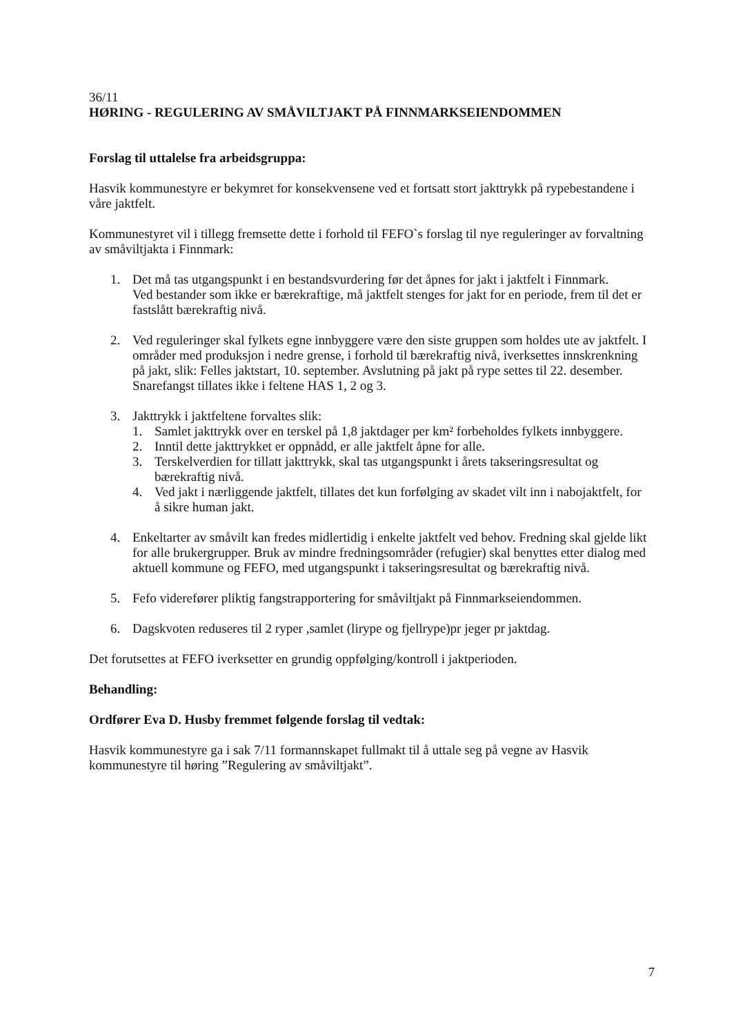36/11
HØRING - REGULERING AV SMÅVILTJAKT PÅ FINNMARKSEIENDOMMEN
Forslag til uttalelse fra arbeidsgruppa:
Hasvik kommunestyre er bekymret for konsekvensene ved et fortsatt stort jakttrykk på rypebestandene i våre jaktfelt.
Kommunestyret vil i tillegg fremsette dette i forhold til FEFO`s forslag til nye reguleringer av forvaltning av småviltjakta i Finnmark:
1. Det må tas utgangspunkt i en bestandsvurdering før det åpnes for jakt i jaktfelt i Finnmark.
Ved bestander som ikke er bærekraftige, må jaktfelt stenges for jakt for en periode, frem til det er fastslått bærekraftig nivå.
2. Ved reguleringer skal fylkets egne innbyggere være den siste gruppen som holdes ute av jaktfelt. I områder med produksjon i nedre grense, i forhold til bærekraftig nivå, iverksettes innskrenkning på jakt, slik: Felles jaktstart, 10. september. Avslutning på jakt på rype settes til 22. desember. Snarefangst tillates ikke i feltene HAS 1, 2 og 3.
3. Jakttrykk i jaktfeltene forvaltes slik:
1. Samlet jakttrykk over en terskel på 1,8 jaktdager per km² forbeholdes fylkets innbyggere.
2. Inntil dette jakttrykket er oppnådd, er alle jaktfelt åpne for alle.
3. Terskelverdien for tillatt jakttrykk, skal tas utgangspunkt i årets takseringsresultat og bærekraftig nivå.
4. Ved jakt i nærliggende jaktfelt, tillates det kun forfølging av skadet vilt inn i nabojaktfelt, for å sikre human jakt.
4. Enkeltarter av småvilt kan fredes midlertidig i enkelte jaktfelt ved behov. Fredning skal gjelde likt for alle brukergrupper. Bruk av mindre fredningsområder (refugier) skal benyttes etter dialog med aktuell kommune og FEFO, med utgangspunkt i takseringsresultat og bærekraftig nivå.
5. Fefo viderefører pliktig fangstrapportering for småviltjakt på Finnmarkseiendommen.
6. Dagskvoten reduseres til 2 ryper ,samlet (lirype og fjellrype)pr jeger pr jaktdag.
Det forutsettes at FEFO iverksetter en grundig oppfølging/kontroll i jaktperioden.
Behandling:
Ordfører Eva D. Husby fremmet følgende forslag til vedtak:
Hasvik kommunestyre ga i sak 7/11 formannskapet fullmakt til å uttale seg på vegne av Hasvik kommunestyre til høring ”Regulering av småviltjakt”.
7